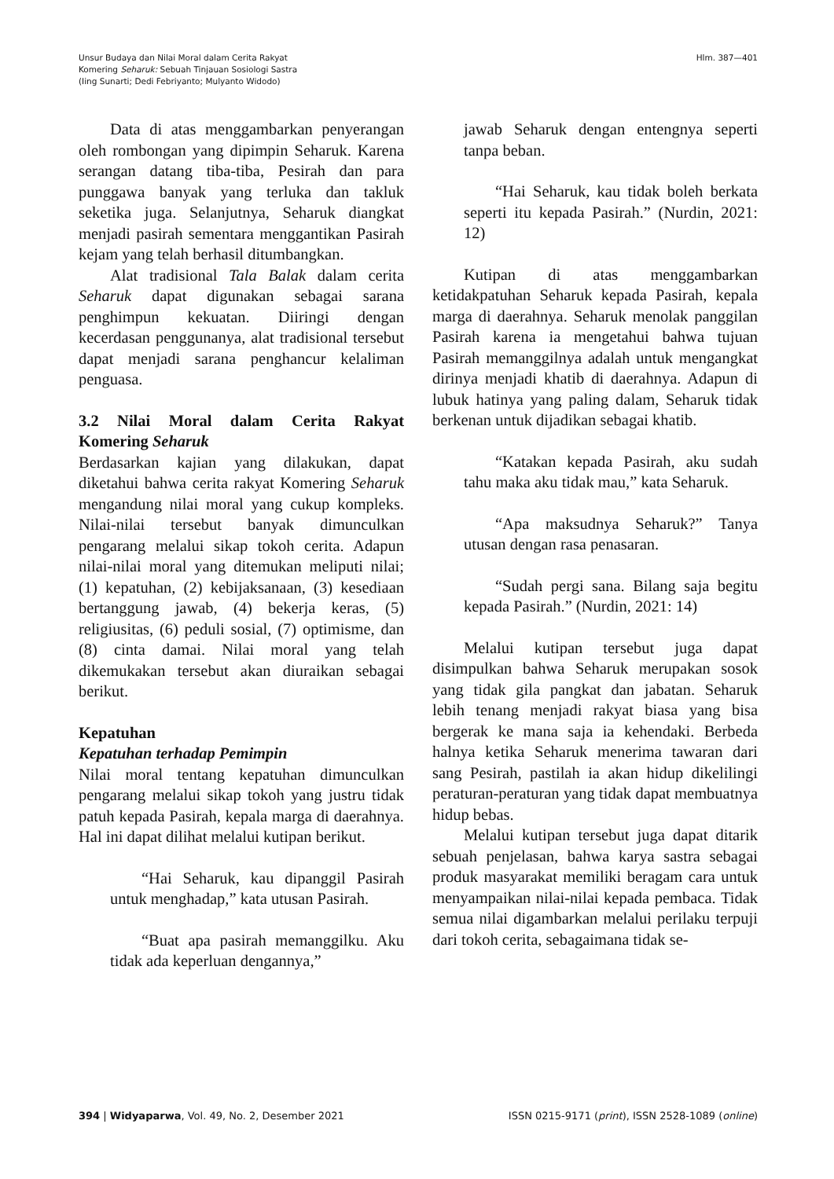Unsur Budaya dan Nilai Moral dalam Cerita Rakyat
Komering Seharuk: Sebuah Tinjauan Sosiologi Sastra
(Iing Sunarti; Dedi Febriyanto; Mulyanto Widodo)
Hlm. 387—401
Data di atas menggambarkan penyerangan oleh rombongan yang dipimpin Seharuk. Karena serangan datang tiba-tiba, Pesirah dan para punggawa banyak yang terluka dan takluk seketika juga. Selanjutnya, Seharuk diangkat menjadi pasirah sementara menggantikan Pasirah kejam yang telah berhasil ditumbangkan.
Alat tradisional Tala Balak dalam cerita Seharuk dapat digunakan sebagai sarana penghimpun kekuatan. Diiringi dengan kecerdasan penggunanya, alat tradisional tersebut dapat menjadi sarana penghancur kelaliman penguasa.
3.2 Nilai Moral dalam Cerita Rakyat Komering Seharuk
Berdasarkan kajian yang dilakukan, dapat diketahui bahwa cerita rakyat Komering Seharuk mengandung nilai moral yang cukup kompleks. Nilai-nilai tersebut banyak dimunculkan pengarang melalui sikap tokoh cerita. Adapun nilai-nilai moral yang ditemukan meliputi nilai; (1) kepatuhan, (2) kebijaksanaan, (3) kesediaan bertanggung jawab, (4) bekerja keras, (5) religiusitas, (6) peduli sosial, (7) optimisme, dan (8) cinta damai. Nilai moral yang telah dikemukakan tersebut akan diuraikan sebagai berikut.
Kepatuhan
Kepatuhan terhadap Pemimpin
Nilai moral tentang kepatuhan dimunculkan pengarang melalui sikap tokoh yang justru tidak patuh kepada Pasirah, kepala marga di daerahnya. Hal ini dapat dilihat melalui kutipan berikut.
“Hai Seharuk, kau dipanggil Pasirah untuk menghadap,” kata utusan Pasirah.
“Buat apa pasirah memanggilku. Aku tidak ada keperluan dengannya,”
jawab Seharuk dengan entengnya seperti tanpa beban.
“Hai Seharuk, kau tidak boleh berkata seperti itu kepada Pasirah.” (Nurdin, 2021: 12)
Kutipan di atas menggambarkan ketidakpatuhan Seharuk kepada Pasirah, kepala marga di daerahnya. Seharuk menolak panggilan Pasirah karena ia mengetahui bahwa tujuan Pasirah memanggilnya adalah untuk mengangkat dirinya menjadi khatib di daerahnya. Adapun di lubuk hatinya yang paling dalam, Seharuk tidak berkenan untuk dijadikan sebagai khatib.
“Katakan kepada Pasirah, aku sudah tahu maka aku tidak mau,” kata Seharuk.
“Apa maksudnya Seharuk?” Tanya utusan dengan rasa penasaran.
“Sudah pergi sana. Bilang saja begitu kepada Pasirah.” (Nurdin, 2021: 14)
Melalui kutipan tersebut juga dapat disimpulkan bahwa Seharuk merupakan sosok yang tidak gila pangkat dan jabatan. Seharuk lebih tenang menjadi rakyat biasa yang bisa bergerak ke mana saja ia kehendaki. Berbeda halnya ketika Seharuk menerima tawaran dari sang Pesirah, pastilah ia akan hidup dikelilingi peraturan-peraturan yang tidak dapat membuatnya hidup bebas.
Melalui kutipan tersebut juga dapat ditarik sebuah penjelasan, bahwa karya sastra sebagai produk masyarakat memiliki beragam cara untuk menyampaikan nilai-nilai kepada pembaca. Tidak semua nilai digambarkan melalui perilaku terpuji dari tokoh cerita, sebagaimana tidak se-
394 | Widyaparwa, Vol. 49, No. 2, Desember 2021
ISSN 0215-9171 (print), ISSN 2528-1089 (online)